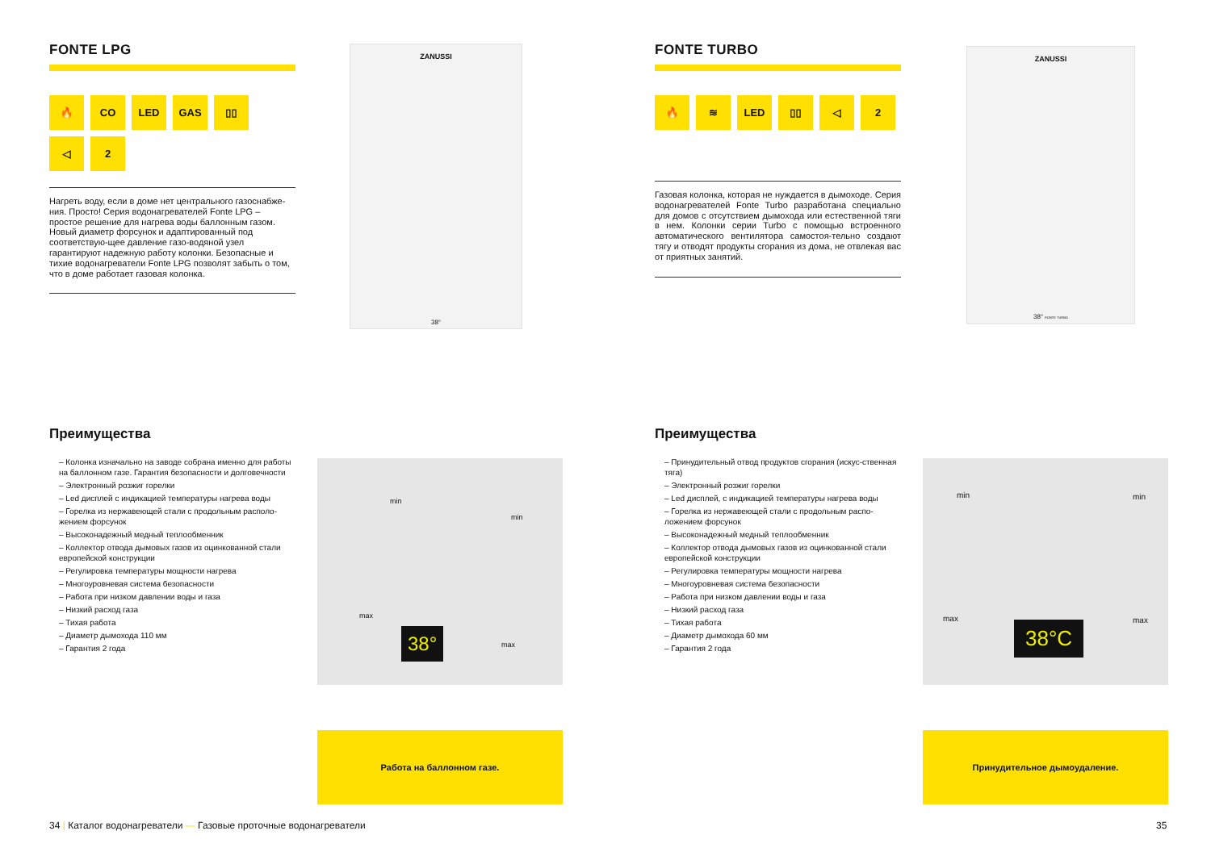FONTE LPG
🔥
CO
LED
GAS
▯▯
◁
2
Нагреть воду, если в доме нет центрального газоснабже-ния. Просто! Серия водонагревателей Fonte LPG – простое решение для нагрева воды баллонным газом. Новый диаметр форсунок и адаптированный под соответствую-щее давление газо-водяной узел гарантируют надежную работу колонки. Безопасные и тихие водонагреватели Fonte LPG позволят забыть о том, что в доме работает газовая колонка.
ZANUSSI
38°
Преимущества
– Колонка изначально на заводе собрана именно для работы на баллонном газе. Гарантия безопасности и долговечности
– Электронный розжиг горелки
– Led дисплей с индикацией температуры нагрева воды
– Горелка из нержавеющей стали с продольным располо-жением форсунок
– Высоконадежный медный теплообменник
– Коллектор отвода дымовых газов из оцинкованной стали европейской конструкции
– Регулировка температуры мощности нагрева
– Многоуровневая система безопасности
– Работа при низком давлении воды и газа
– Низкий расход газа
– Тихая работа
– Диаметр дымохода 110 мм
– Гарантия 2 года
min
min
max
max 38°
Работа на баллонном газе.
34 | Каталог водонагреватели — Газовые проточные водонагреватели
FONTE TURBO
🔥
≋
LED
▯▯
◁
2
Газовая колонка, которая не нуждается в дымоходе. Серия водонагревателей Fonte Turbo разработана специально для домов с отсутствием дымохода или естественной тяги в нем. Колонки серии Turbo с помощью встроенного автоматического вентилятора самостоя-тельно создают тягу и отводят продукты сгорания из дома, не отвлекая вас от приятных занятий.
ZANUSSI
38° FONTE TURBO
Преимущества
– Принудительный отвод продуктов сгорания (искус-ственная тяга)
– Электронный розжиг горелки
– Led дисплей, с индикацией температуры нагрева воды
– Горелка из нержавеющей стали с продольным распо-ложением форсунок
– Высоконадежный медный теплообменник
– Коллектор отвода дымовых газов из оцинкованной стали европейской конструкции
– Регулировка температуры мощности нагрева
– Многоуровневая система безопасности
– Работа при низком давлении воды и газа
– Низкий расход газа
– Тихая работа
– Диаметр дымохода 60 мм
– Гарантия 2 года
min min
max max 38°C
Принудительное дымоудаление.
35